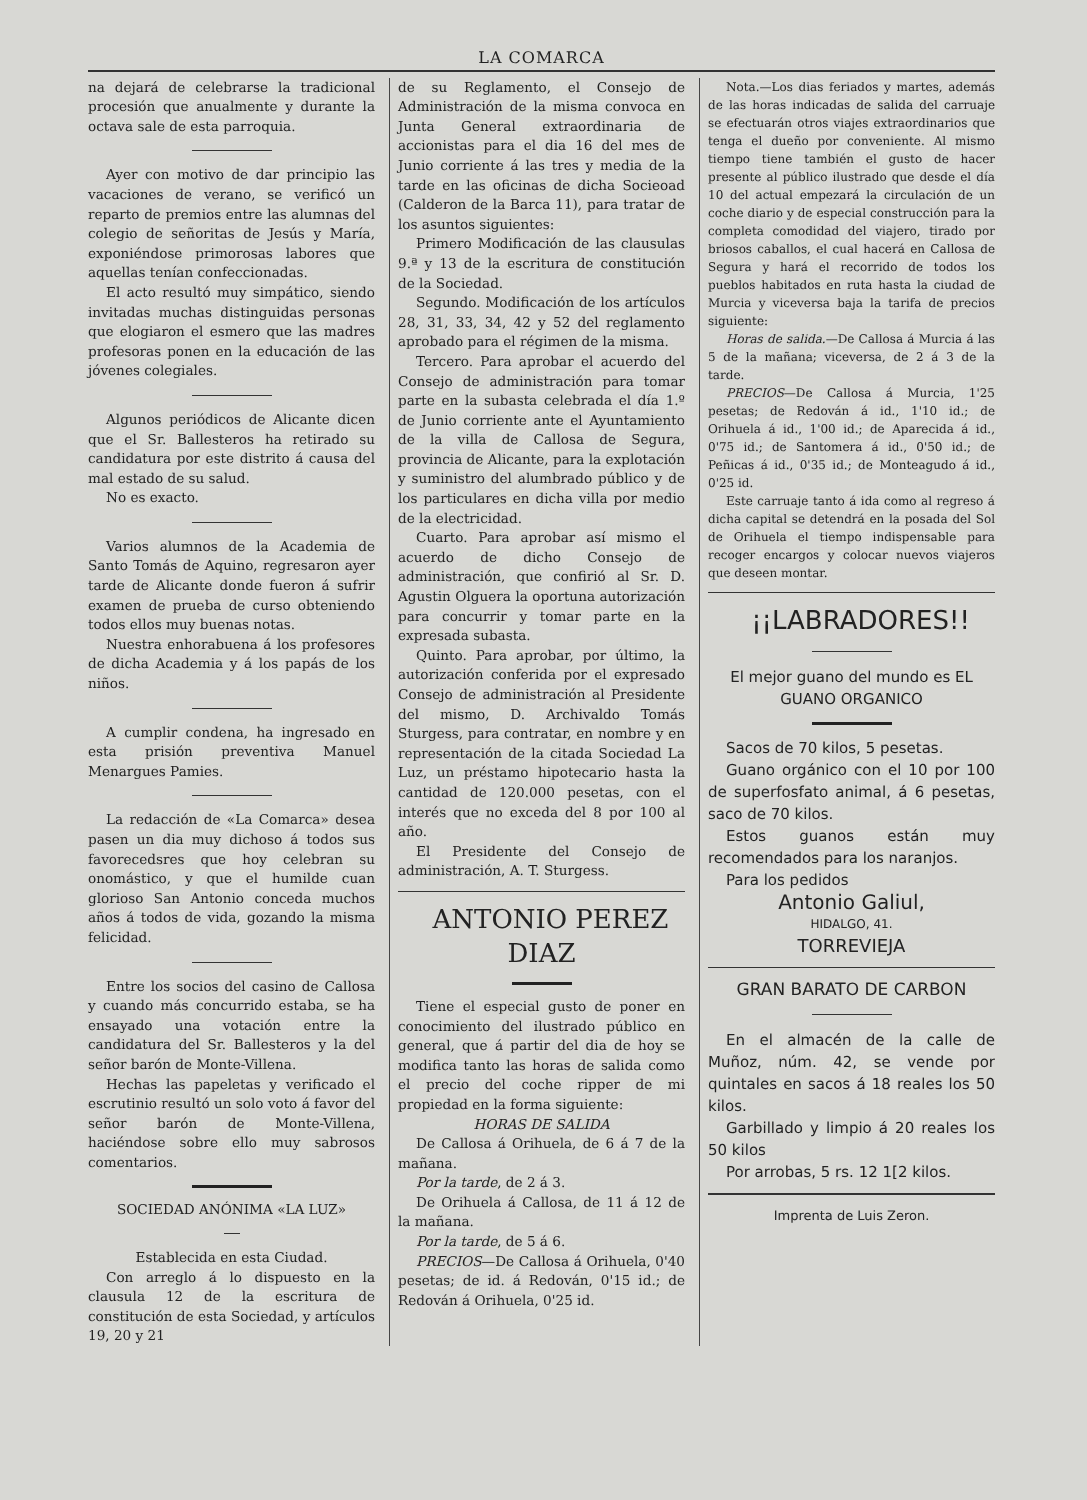LA COMARCA
na dejará de celebrarse la tradicional procesión que anualmente y durante la octava sale de esta parroquia.
Ayer con motivo de dar principio las vacaciones de verano, se verificó un reparto de premios entre las alumnas del colegio de señoritas de Jesús y María, exponiéndose primorosas labores que aquellas tenían confeccionadas.
El acto resultó muy simpático, siendo invitadas muchas distinguidas personas que elogiaron el esmero que las madres profesoras ponen en la educación de las jóvenes colegiales.
Algunos periódicos de Alicante dicen que el Sr. Ballesteros ha retirado su candidatura por este distrito á causa del mal estado de su salud.
No es exacto.
Varios alumnos de la Academia de Santo Tomás de Aquino, regresaron ayer tarde de Alicante donde fueron á sufrir examen de prueba de curso obteniendo todos ellos muy buenas notas.
Nuestra enhorabuena á los profesores de dicha Academia y á los papás de los niños.
A cumplir condena, ha ingresado en esta prisión preventiva Manuel Menargues Pamies.
La redacción de «La Comarca» desea pasen un dia muy dichoso á todos sus favorecedsres que hoy celebran su onomástico, y que el humilde cuan glorioso San Antonio conceda muchos años á todos de vida, gozando la misma felicidad.
Entre los socios del casino de Callosa y cuando más concurrido estaba, se ha ensayado una votación entre la candidatura del Sr. Ballesteros y la del señor barón de Monte-Villena.
Hechas las papeletas y verificado el escrutinio resultó un solo voto á favor del señor barón de Monte-Villena, haciéndose sobre ello muy sabrosos comentarios.
SOCIEDAD ANÓNIMA «LA LUZ»
Establecida en esta Ciudad.
Con arreglo á lo dispuesto en la clausula 12 de la escritura de constitución de esta Sociedad, y artículos 19, 20 y 21
de su Reglamento, el Consejo de Administración de la misma convoca en Junta General extraordinaria de accionistas para el dia 16 del mes de Junio corriente á las tres y media de la tarde en las oficinas de dicha Socieoad (Calderon de la Barca 11), para tratar de los asuntos siguientes:
Primero Modificación de las clausulas 9.ª y 13 de la escritura de constitución de la Sociedad.
Segundo. Modificación de los artículos 28, 31, 33, 34, 42 y 52 del reglamento aprobado para el régimen de la misma.
Tercero. Para aprobar el acuerdo del Consejo de administración para tomar parte en la subasta celebrada el día 1.º de Junio corriente ante el Ayuntamiento de la villa de Callosa de Segura, provincia de Alicante, para la explotación y suministro del alumbrado público y de los particulares en dicha villa por medio de la electricidad.
Cuarto. Para aprobar así mismo el acuerdo de dicho Consejo de administración, que confirió al Sr. D. Agustin Olguera la oportuna autorización para concurrir y tomar parte en la expresada subasta.
Quinto. Para aprobar, por último, la autorización conferida por el expresado Consejo de administración al Presidente del mismo, D. Archivaldo Tomás Sturgess, para contratar, en nombre y en representación de la citada Sociedad La Luz, un préstamo hipotecario hasta la cantidad de 120.000 pesetas, con el interés que no exceda del 8 por 100 al año.
El Presidente del Consejo de administración, A. T. Sturgess.
ANTONIO PEREZ DIAZ
Tiene el especial gusto de poner en conocimiento del ilustrado público en general, que á partir del dia de hoy se modifica tanto las horas de salida como el precio del coche ripper de mi propiedad en la forma siguiente:
HORAS DE SALIDA
De Callosa á Orihuela, de 6 á 7 de la mañana.
Por la tarde, de 2 á 3.
De Orihuela á Callosa, de 11 á 12 de la mañana.
Por la tarde, de 5 á 6.
PRECIOS—De Callosa á Orihuela, 0'40 pesetas; de id. á Redován, 0'15 id.; de Redován á Orihuela, 0'25 id.
Nota.—Los dias feriados y martes, además de las horas indicadas de salida del carruaje se efectuarán otros viajes extraordinarios que tenga el dueño por conveniente. Al mismo tiempo tiene también el gusto de hacer presente al público ilustrado que desde el día 10 del actual empezará la circulación de un coche diario y de especial construcción para la completa comodidad del viajero, tirado por briosos caballos, el cual hacerá en Callosa de Segura y hará el recorrido de todos los pueblos habitados en ruta hasta la ciudad de Murcia y viceversa baja la tarifa de precios siguiente:
Horas de salida.—De Callosa á Murcia á las 5 de la mañana; viceversa, de 2 á 3 de la tarde.
PRECIOS—De Callosa á Murcia, 1'25 pesetas; de Redován á id., 1'10 id.; de Orihuela á id., 1'00 id.; de Aparecida á id., 0'75 id.; de Santomera á id., 0'50 id.; de Peñicas á id., 0'35 id.; de Monteagudo á id., 0'25 id.
Este carruaje tanto á ida como al regreso á dicha capital se detendrá en la posada del Sol de Orihuela el tiempo indispensable para recoger encargos y colocar nuevos viajeros que deseen montar.
¡¡LABRADORES!!
El mejor guano del mundo es EL GUANO ORGANICO
Sacos de 70 kilos, 5 pesetas.
Guano orgánico con el 10 por 100 de superfosfato animal, á 6 pesetas, saco de 70 kilos.
Estos guanos están muy recomendados para los naranjos.
Para los pedidos
Antonio Galiul,
HIDALGO, 41.
TORREVIEJA
GRAN BARATO DE CARBON
En el almacén de la calle de Muñoz, núm. 42, se vende por quintales en sacos á 18 reales los 50 kilos.
Garbillado y limpio á 20 reales los 50 kilos
Por arrobas, 5 rs. 12 1[2 kilos.
Imprenta de Luis Zeron.